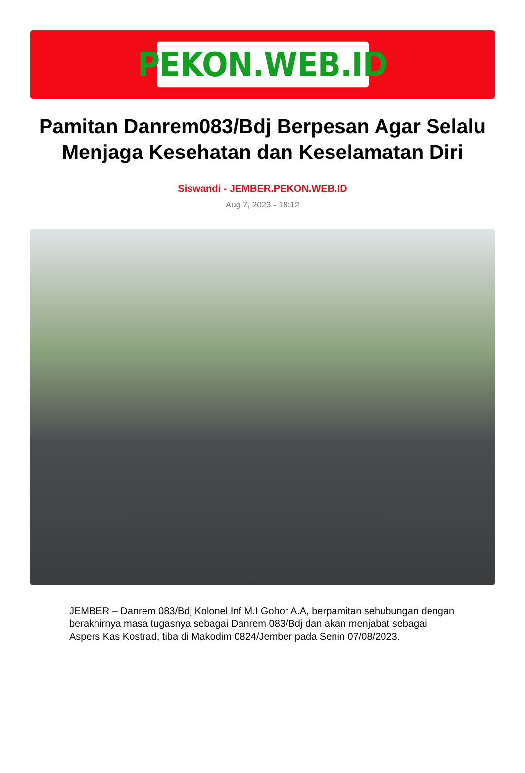PEKON.WEB.ID
Pamitan Danrem083/Bdj Berpesan Agar Selalu Menjaga Kesehatan dan Keselamatan Diri
Siswandi - JEMBER.PEKON.WEB.ID
Aug 7, 2023 - 18:12
JEMBER – Danrem 083/Bdj Kolonel Inf M.I Gohor A.A, berpamitan sehubungan dengan berakhirnya masa tugasnya sebagai Danrem 083/Bdj dan akan menjabat sebagai Aspers Kas Kostrad, tiba di Makodim 0824/Jember pada Senin 07/08/2023.